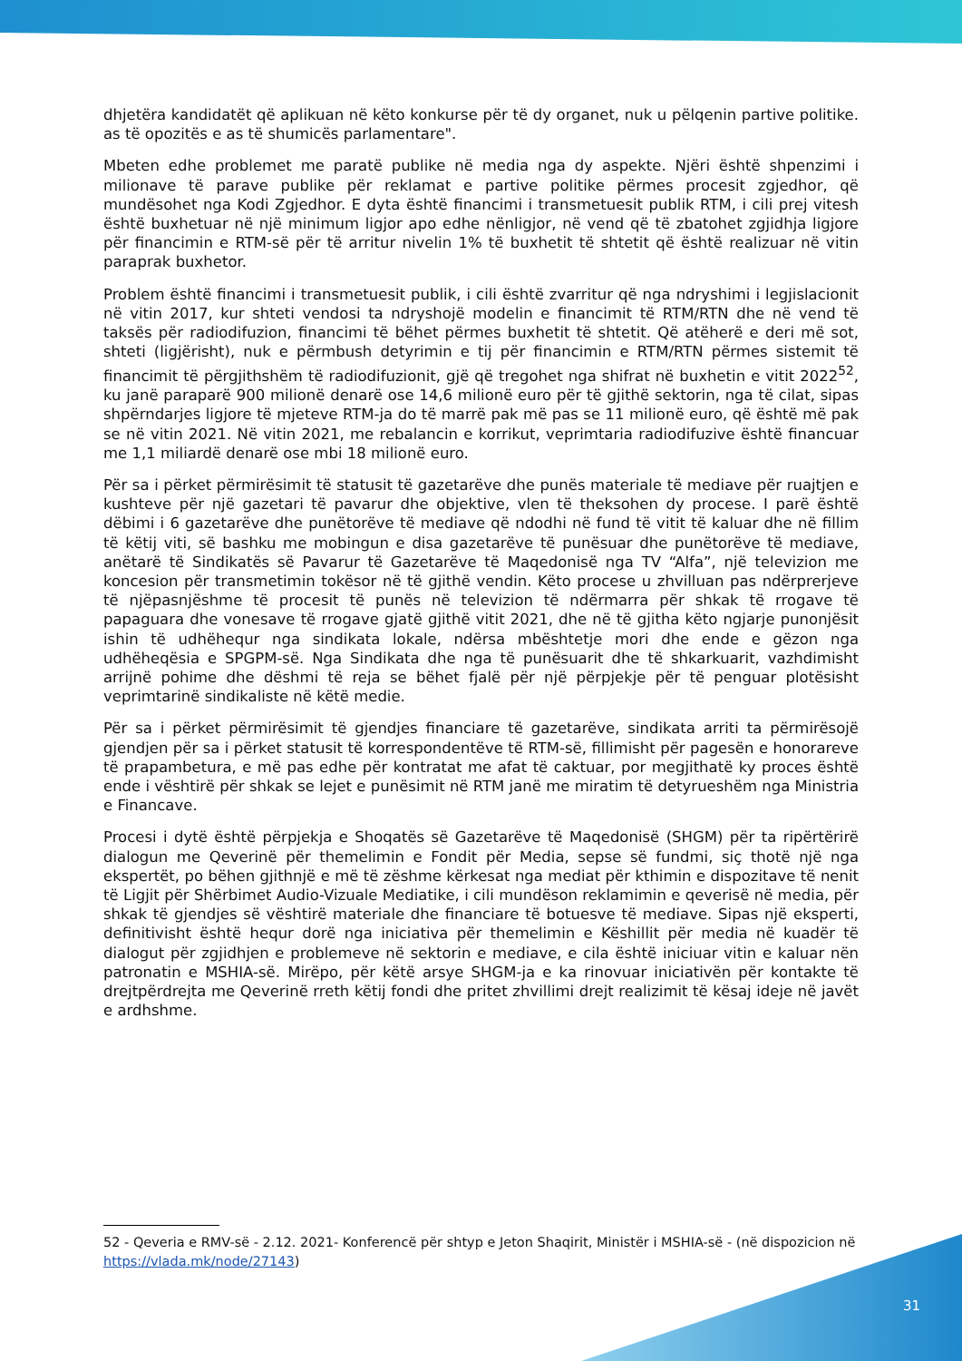dhjetëra kandidatët që aplikuan në këto konkurse për të dy organet, nuk u pëlqenin partive politike. as të opozitës e as të shumicës parlamentare".
Mbeten edhe problemet me paratë publike në media nga dy aspekte. Njëri është shpenzimi i milionave të parave publike për reklamat e partive politike përmes procesit zgjedhor, që mundësohet nga Kodi Zgjedhor. E dyta është financimi i transmetuesit publik RTM, i cili prej vitesh është buxhetuar në një minimum ligjor apo edhe nënligjor, në vend që të zbatohet zgjidhja ligjore për financimin e RTM-së për të arritur nivelin 1% të buxhetit të shtetit që është realizuar në vitin paraprak buxhetor.
Problem është financimi i transmetuesit publik, i cili është zvarritur që nga ndryshimi i legjislacionit në vitin 2017, kur shteti vendosi ta ndryshojë modelin e financimit të RTM/RTN dhe në vend të taksës për radiodifuzion, financimi të bëhet përmes buxhetit të shtetit. Që atëherë e deri më sot, shteti (ligjërisht), nuk e përmbush detyrimin e tij për financimin e RTM/RTN përmes sistemit të financimit të përgjithshëm të radiodifuzionit, gjë që tregohet nga shifrat në buxhetin e vitit 2022<sup>52</sup>, ku janë paraparë 900 milionë denarë ose 14,6 milionë euro për të gjithë sektorin, nga të cilat, sipas shpërndarjes ligjore të mjeteve RTM-ja do të marrë pak më pas se 11 milionë euro, që është më pak se në vitin 2021. Në vitin 2021, me rebalancin e korrikut, veprimtaria radiodifuzive është financuar me 1,1 miliardë denarë ose mbi 18 milionë euro.
Për sa i përket përmirësimit të statusit të gazetarëve dhe punës materiale të mediave për ruajtjen e kushteve për një gazetari të pavarur dhe objektive, vlen të theksohen dy procese. I parë është dëbimi i 6 gazetarëve dhe punëtorëve të mediave që ndodhi në fund të vitit të kaluar dhe në fillim të këtij viti, së bashku me mobingun e disa gazetarëve të punësuar dhe punëtorëve të mediave, anëtarë të Sindikatës së Pavarur të Gazetarëve të Maqedonisë nga TV “Alfa”, një televizion me koncesion për transmetimin tokësor në të gjithë vendin. Këto procese u zhvilluan pas ndërprerjeve të njëpasnjëshme të procesit të punës në televizion të ndërmarra për shkak të rrogave të papaguara dhe vonesave të rrogave gjatë gjithë vitit 2021, dhe në të gjitha këto ngjarje punonjësit ishin të udhëhequr nga sindikata lokale, ndërsa mbështetje mori dhe ende e gëzon nga udhëheqësia e SPGPM-së. Nga Sindikata dhe nga të punësuarit dhe të shkarkuarit, vazhdimisht arrijnë pohime dhe dëshmi të reja se bëhet fjalë për një përpjekje për të penguar plotësisht veprimtarinë sindikaliste në këtë medie.
Për sa i përket përmirësimit të gjendjes financiare të gazetarëve, sindikata arriti ta përmirësojë gjendjen për sa i përket statusit të korrespondentëve të RTM-së, fillimisht për pagesën e honorareve të prapambetura, e më pas edhe për kontratat me afat të caktuar, por megjithatë ky proces është ende i vështirë për shkak se lejet e punësimit në RTM janë me miratim të detyrueshëm nga Ministria e Financave.
Procesi i dytë është përpjekja e Shoqatës së Gazetarëve të Maqedonisë (SHGM) për ta ripërtërirë dialogun me Qeverinë për themelimin e Fondit për Media, sepse së fundmi, siç thotë një nga ekspertët, po bëhen gjithnjë e më të zëshme kërkesat nga mediat për kthimin e dispozitave të nenit të Ligjit për Shërbimet Audio-Vizuale Mediatike, i cili mundëson reklamimin e qeverisë në media, për shkak të gjendjes së vështirë materiale dhe financiare të botuesve të mediave. Sipas një eksperti, definitivisht është hequr dorë nga iniciativa për themelimin e Këshillit për media në kuadër të dialogut për zgjidhjen e problemeve në sektorin e mediave, e cila është iniciuar vitin e kaluar nën patronatin e MSHIA-së. Mirëpo, për këtë arsye SHGM-ja e ka rinovuar iniciativën për kontakte të drejtpërdrejta me Qeverinë rreth këtij fondi dhe pritet zhvillimi drejt realizimit të kësaj ideje në javët e ardhshme.
52 - Qeveria e RMV-së - 2.12. 2021- Konferencë për shtyp e Jeton Shaqirit, Ministër i MSHIA-së - (në dispozicion në https://vlada.mk/node/27143)
31